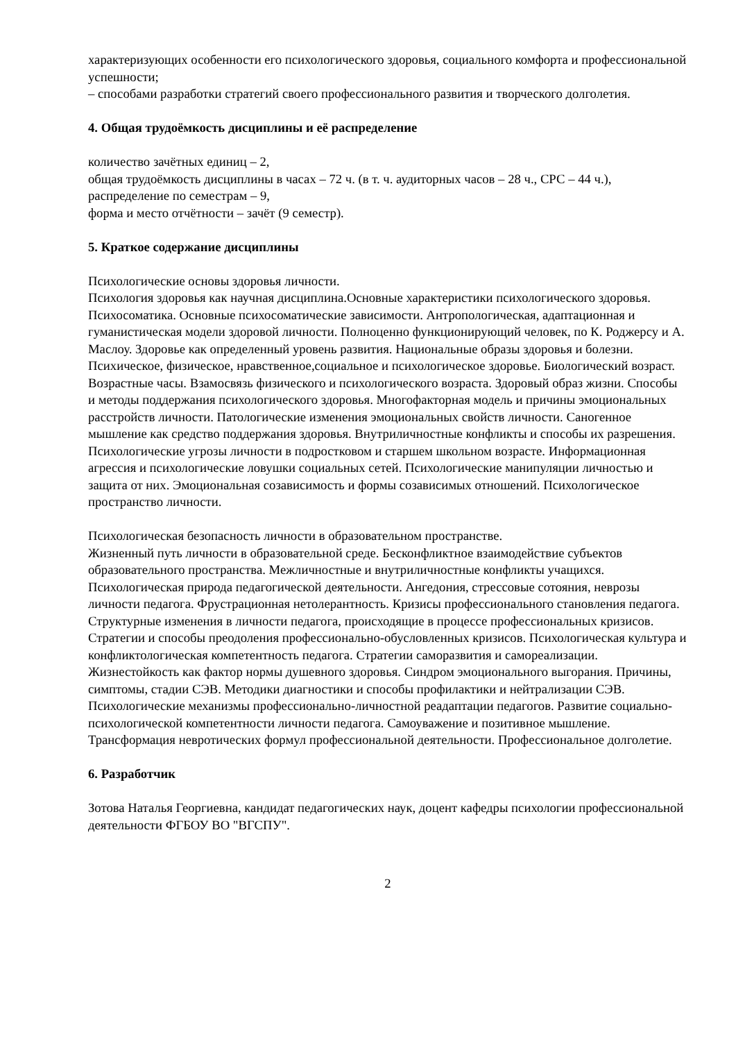характеризующих особенности его психологического здоровья, социального комфорта и профессиональной успешности;
– способами разработки стратегий своего профессионального развития и творческого долголетия.
4. Общая трудоёмкость дисциплины и её распределение
количество зачётных единиц – 2,
общая трудоёмкость дисциплины в часах – 72 ч. (в т. ч. аудиторных часов – 28 ч., СРС – 44 ч.),
распределение по семестрам – 9,
форма и место отчётности – зачёт (9 семестр).
5. Краткое содержание дисциплины
Психологические основы здоровья личности.
Психология здоровья как научная дисциплина.Основные характеристики психологического здоровья. Психосоматика. Основные психосоматические зависимости. Антропологическая, адаптационная и гуманистическая модели здоровой личности. Полноценно функционирующий человек, по К. Роджерсу и А. Маслоу. Здоровье как определенный уровень развития. Национальные образы здоровья и болезни. Психическое, физическое, нравственное,социальное и психологическое здоровье. Биологический возраст. Возрастные часы. Взамосвязь физического и психологического возраста. Здоровый образ жизни. Способы и методы поддержания психологического здоровья. Многофакторная модель и причины эмоциональных расстройств личности. Патологические изменения эмоциональных свойств личности. Саногенное мышление как средство поддержания здоровья. Внутриличностные конфликты и способы их разрешения. Психологические угрозы личности в подростковом и старшем школьном возрасте. Информационная агрессия и психологические ловушки социальных сетей. Психологические манипуляции личностью и защита от них. Эмоциональная созависимость и формы созависимых отношений. Психологическое пространство личности.
Психологическая безопасность личности в образовательном пространстве.
Жизненный путь личности в образовательной среде. Бесконфликтное взаимодействие субъектов образовательного пространства. Межличностные и внутриличностные конфликты учащихся. Психологическая природа педагогической деятельности. Ангедония, стрессовые сотояния, неврозы личности педагога. Фрустрационная нетолерантность. Кризисы профессионального становления педагога. Структурные изменения в личности педагога, происходящие в процессе профессиональных кризисов. Стратегии и способы преодоления профессионально-обусловленных кризисов. Психологическая культура и конфликтологическая компетентность педагога. Стратегии саморазвития и самореализации. Жизнестойкость как фактор нормы душевного здоровья. Синдром эмоционального выгорания. Причины, симптомы, стадии СЭВ. Методики диагностики и способы профилактики и нейтрализации СЭВ. Психологические механизмы профессионально-личностной реадаптации педагогов. Развитие социально-психологической компетентности личности педагога. Самоуважение и позитивное мышление. Трансформация невротических формул профессиональной деятельности. Профессиональное долголетие.
6. Разработчик
Зотова Наталья Георгиевна, кандидат педагогических наук, доцент кафедры психологии профессиональной деятельности ФГБОУ ВО "ВГСПУ".
2